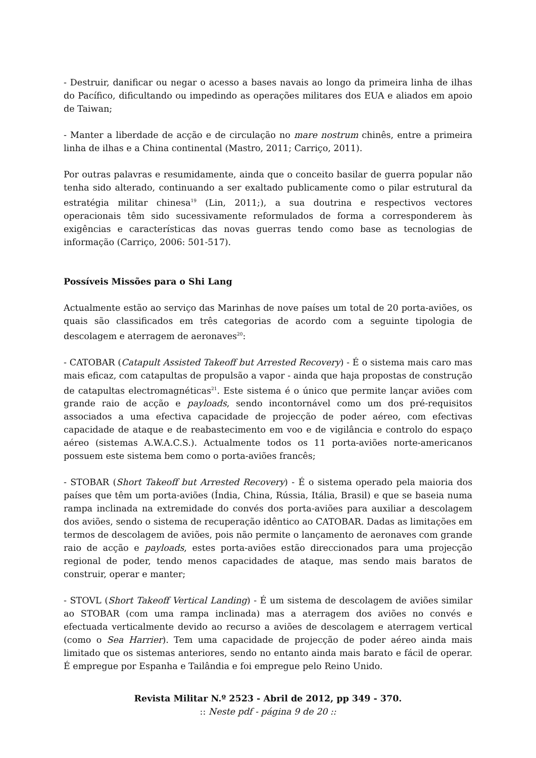- Destruir, danificar ou negar o acesso a bases navais ao longo da primeira linha de ilhas do Pacífico, dificultando ou impedindo as operações militares dos EUA e aliados em apoio de Taiwan;
- Manter a liberdade de acção e de circulação no mare nostrum chinês, entre a primeira linha de ilhas e a China continental (Mastro, 2011; Carriço, 2011).
Por outras palavras e resumidamente, ainda que o conceito basilar de guerra popular não tenha sido alterado, continuando a ser exaltado publicamente como o pilar estrutural da estratégia militar chinesa<sup>19</sup> (Lin, 2011;), a sua doutrina e respectivos vectores operacionais têm sido sucessivamente reformulados de forma a corresponderem às exigências e características das novas guerras tendo como base as tecnologias de informação (Carriço, 2006: 501-517).
Possíveis Missões para o Shi Lang
Actualmente estão ao serviço das Marinhas de nove países um total de 20 porta-aviões, os quais são classificados em três categorias de acordo com a seguinte tipologia de descolagem e aterragem de aeronaves<sup>20</sup>:
- CATOBAR (Catapult Assisted Takeoff but Arrested Recovery) - É o sistema mais caro mas mais eficaz, com catapultas de propulsão a vapor - ainda que haja propostas de construção de catapultas electromagnéticas<sup>21</sup>. Este sistema é o único que permite lançar aviões com grande raio de acção e payloads, sendo incontornável como um dos pré-requisitos associados a uma efectiva capacidade de projecção de poder aéreo, com efectivas capacidade de ataque e de reabastecimento em voo e de vigilância e controlo do espaço aéreo (sistemas A.W.A.C.S.). Actualmente todos os 11 porta-aviões norte-americanos possuem este sistema bem como o porta-aviões francês;
- STOBAR (Short Takeoff but Arrested Recovery) - É o sistema operado pela maioria dos países que têm um porta-aviões (Índia, China, Rússia, Itália, Brasil) e que se baseia numa rampa inclinada na extremidade do convés dos porta-aviões para auxiliar a descolagem dos aviões, sendo o sistema de recuperação idêntico ao CATOBAR. Dadas as limitações em termos de descolagem de aviões, pois não permite o lançamento de aeronaves com grande raio de acção e payloads, estes porta-aviões estão direccionados para uma projecção regional de poder, tendo menos capacidades de ataque, mas sendo mais baratos de construir, operar e manter;
- STOVL (Short Takeoff Vertical Landing) - É um sistema de descolagem de aviões similar ao STOBAR (com uma rampa inclinada) mas a aterragem dos aviões no convés e efectuada verticalmente devido ao recurso a aviões de descolagem e aterragem vertical (como o Sea Harrier). Tem uma capacidade de projecção de poder aéreo ainda mais limitado que os sistemas anteriores, sendo no entanto ainda mais barato e fácil de operar. É empregue por Espanha e Tailândia e foi empregue pelo Reino Unido.
Revista Militar N.º 2523 - Abril de 2012, pp 349 - 370.
:: Neste pdf - página 9 de 20 ::